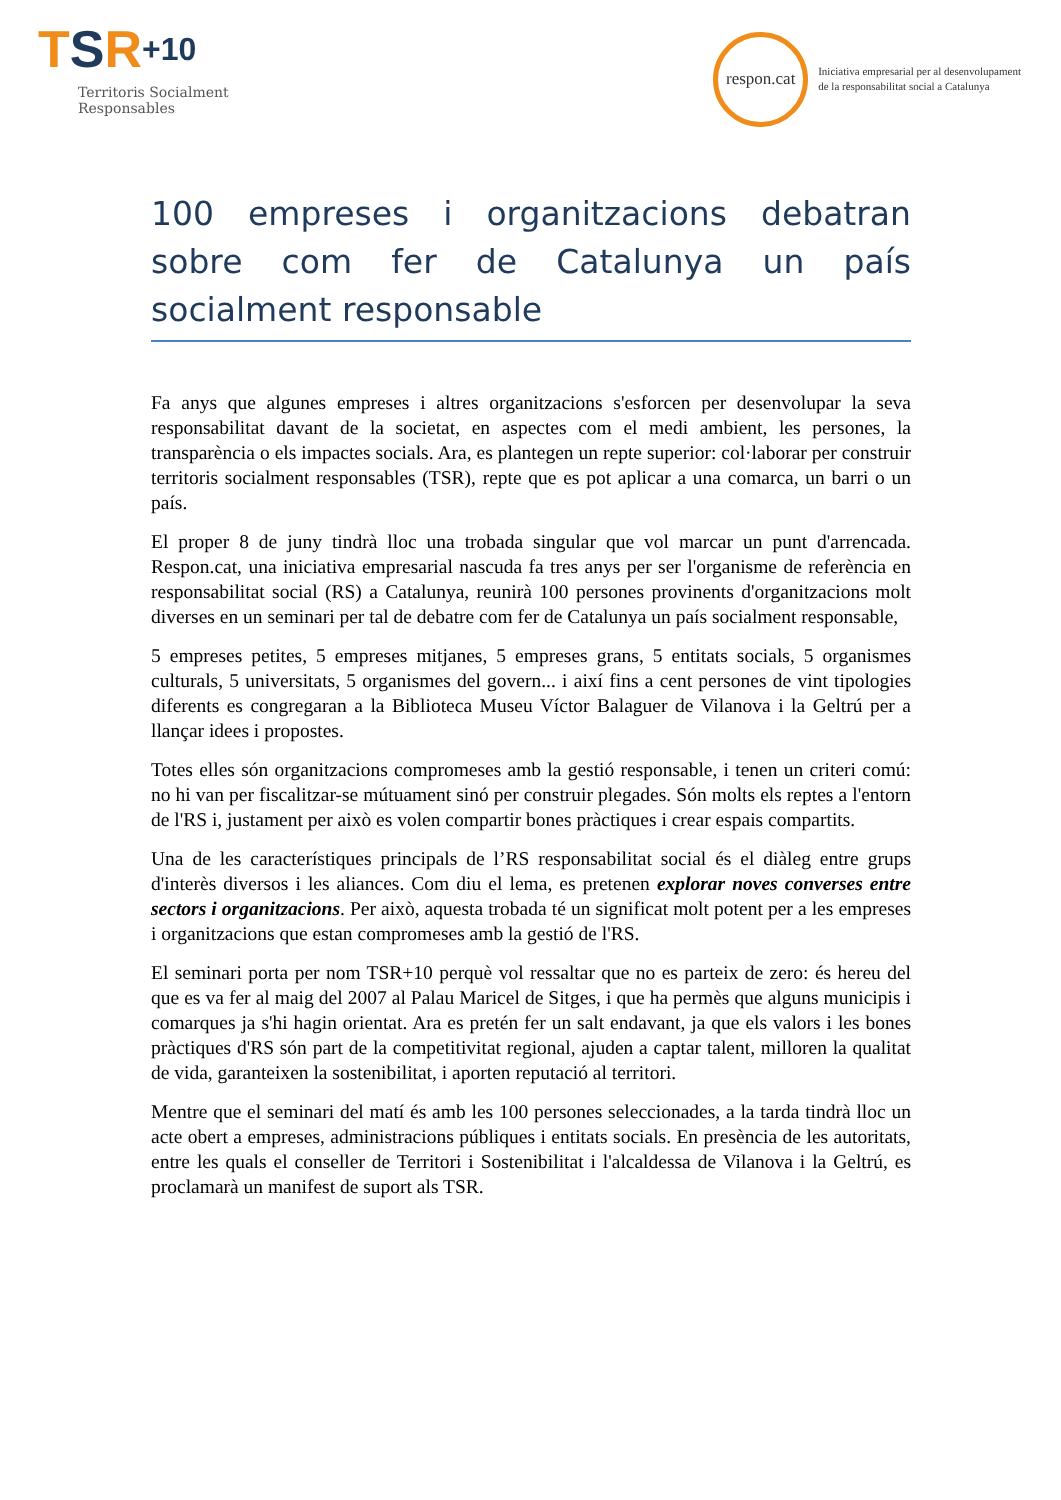TSR+10
Territoris Socialment
Responsables
respon.cat
Iniciativa empresarial per al desenvolupament
de la responsabilitat social a Catalunya
100 empreses i organitzacions debatran sobre com fer de Catalunya un país socialment responsable
Fa anys que algunes empreses i altres organitzacions s'esforcen per desenvolupar la seva responsabilitat davant de la societat, en aspectes com el medi ambient, les persones, la transparència o els impactes socials. Ara, es plantegen un repte superior: col·laborar per construir territoris socialment responsables (TSR), repte que es pot aplicar a una comarca, un barri o un país.
El proper 8 de juny tindrà lloc una trobada singular que vol marcar un punt d'arrencada. Respon.cat, una iniciativa empresarial nascuda fa tres anys per ser l'organisme de referència en responsabilitat social (RS) a Catalunya, reunirà 100 persones provinents d'organitzacions molt diverses en un seminari per tal de debatre com fer de Catalunya un país socialment responsable,
5 empreses petites, 5 empreses mitjanes, 5 empreses grans, 5 entitats socials, 5 organismes culturals, 5 universitats, 5 organismes del govern... i així fins a cent persones de vint tipologies diferents es congregaran a la Biblioteca Museu Víctor Balaguer de Vilanova i la Geltrú per a llançar idees i propostes.
Totes elles són organitzacions compromeses amb la gestió responsable, i tenen un criteri comú: no hi van per fiscalitzar-se mútuament sinó per construir plegades. Són molts els reptes a l'entorn de l'RS i, justament per això es volen compartir bones pràctiques i crear espais compartits.
Una de les característiques principals de l’RS responsabilitat social és el diàleg entre grups d'interès diversos i les aliances. Com diu el lema, es pretenen explorar noves converses entre sectors i organitzacions. Per això, aquesta trobada té un significat molt potent per a les empreses i organitzacions que estan compromeses amb la gestió de l'RS.
El seminari porta per nom TSR+10 perquè vol ressaltar que no es parteix de zero: és hereu del que es va fer al maig del 2007 al Palau Maricel de Sitges, i que ha permès que alguns municipis i comarques ja s'hi hagin orientat. Ara es pretén fer un salt endavant, ja que els valors i les bones pràctiques d'RS són part de la competitivitat regional, ajuden a captar talent, milloren la qualitat de vida, garanteixen la sostenibilitat, i aporten reputació al territori.
Mentre que el seminari del matí és amb les 100 persones seleccionades, a la tarda tindrà lloc un acte obert a empreses, administracions públiques i entitats socials. En presència de les autoritats, entre les quals el conseller de Territori i Sostenibilitat i l'alcaldessa de Vilanova i la Geltrú, es proclamarà un manifest de suport als TSR.